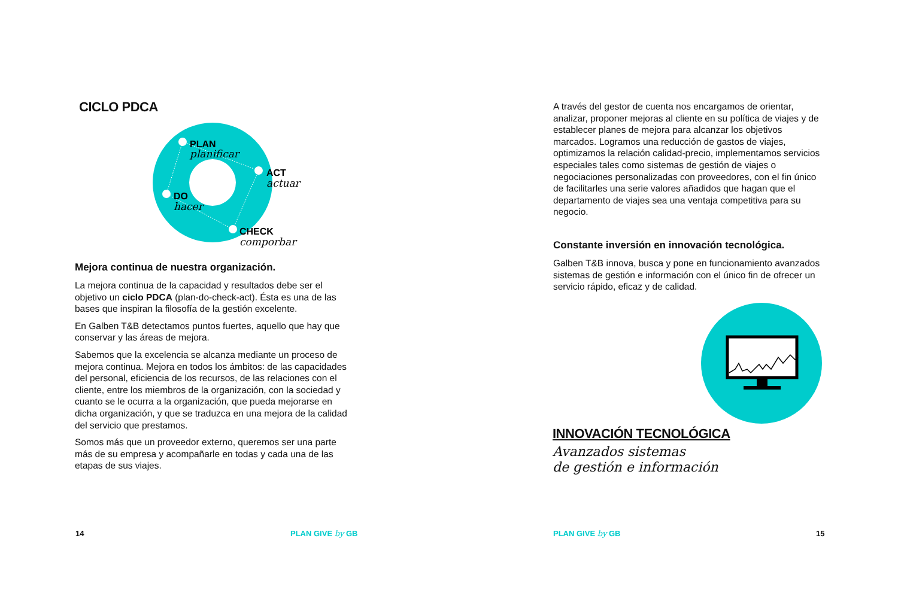CICLO PDCA
PLAN
planificar
ACT
actuar
DO
hacer
CHECK
comporbar
Mejora continua de nuestra organización.
La mejora continua de la capacidad y resultados debe ser el objetivo un ciclo PDCA (plan-do-check-act). Ésta es una de las bases que inspiran la filosofía de la gestión excelente.
En Galben T&B detectamos puntos fuertes, aquello que hay que conservar y las áreas de mejora.
Sabemos que la excelencia se alcanza mediante un proceso de mejora continua. Mejora en todos los ámbitos: de las capacidades del personal, eficiencia de los recursos, de las relaciones con el cliente, entre los miembros de la organización, con la sociedad y cuanto se le ocurra a la organización, que pueda mejorarse en dicha organización, y que se traduzca en una mejora de la calidad del servicio que prestamos.
Somos más que un proveedor externo, queremos ser una parte más de su empresa y acompañarle en todas y cada una de las etapas de sus viajes.
14 PLAN GIVE by GB
A través del gestor de cuenta nos encargamos de orientar, analizar, proponer mejoras al cliente en su política de viajes y de establecer planes de mejora para alcanzar los objetivos marcados. Logramos una reducción de gastos de viajes, optimizamos la relación calidad-precio, implementamos servicios especiales tales como sistemas de gestión de viajes o negociaciones personalizadas con proveedores, con el fin único de facilitarles una serie valores añadidos que hagan que el departamento de viajes sea una ventaja competitiva para su negocio.
Constante inversión en innovación tecnológica.
Galben T&B innova, busca y pone en funcionamiento avanzados sistemas de gestión e información con el único fin de ofrecer un servicio rápido, eficaz y de calidad.
INNOVACIÓN TECNOLÓGICA
Avanzados sistemas
de gestión e información
PLAN GIVE by GB 15